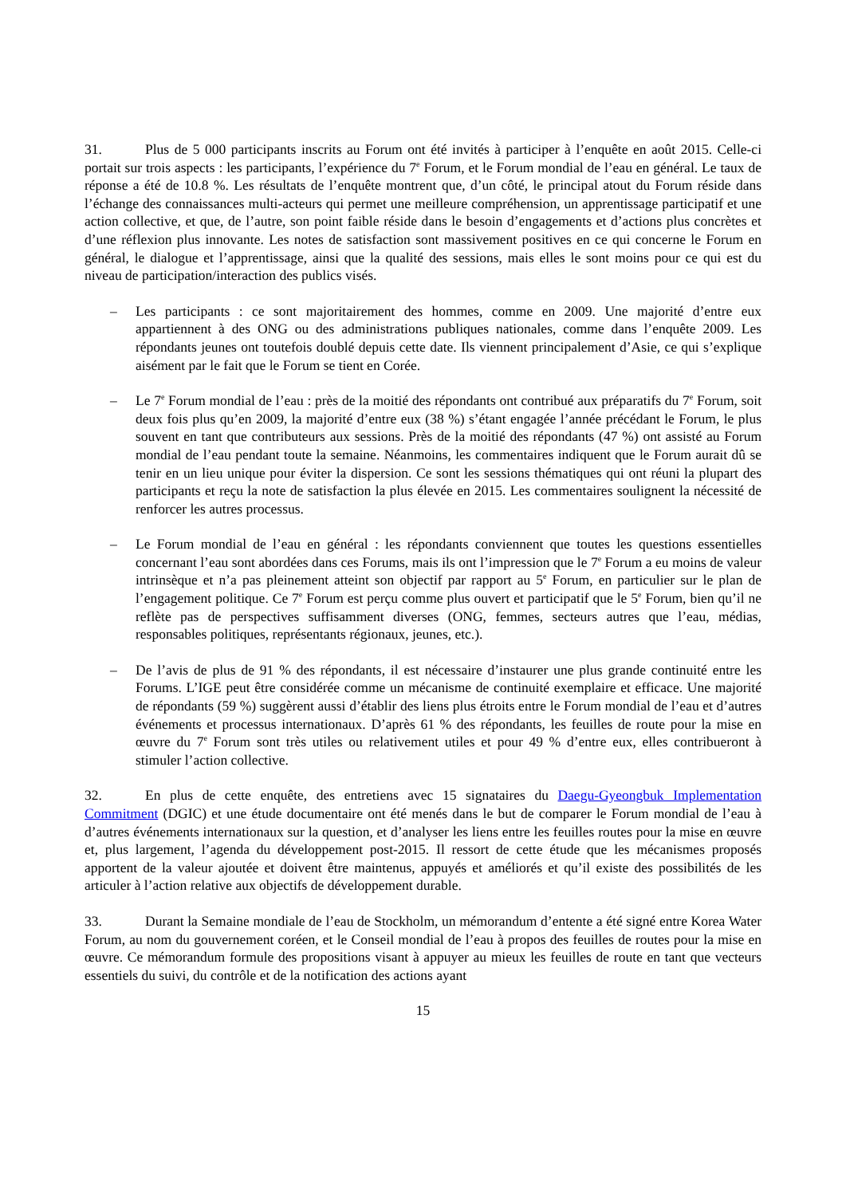31. Plus de 5 000 participants inscrits au Forum ont été invités à participer à l’enquête en août 2015. Celle-ci portait sur trois aspects : les participants, l’expérience du 7<sup>e</sup> Forum, et le Forum mondial de l’eau en général. Le taux de réponse a été de 10.8 %. Les résultats de l’enquête montrent que, d’un côté, le principal atout du Forum réside dans l’échange des connaissances multi-acteurs qui permet une meilleure compréhension, un apprentissage participatif et une action collective, et que, de l’autre, son point faible réside dans le besoin d’engagements et d’actions plus concrètes et d’une réflexion plus innovante. Les notes de satisfaction sont massivement positives en ce qui concerne le Forum en général, le dialogue et l’apprentissage, ainsi que la qualité des sessions, mais elles le sont moins pour ce qui est du niveau de participation/interaction des publics visés.
– Les participants : ce sont majoritairement des hommes, comme en 2009. Une majorité d’entre eux appartiennent à des ONG ou des administrations publiques nationales, comme dans l’enquête 2009. Les répondants jeunes ont toutefois doublé depuis cette date. Ils viennent principalement d’Asie, ce qui s’explique aisément par le fait que le Forum se tient en Corée.
– Le 7<sup>e</sup> Forum mondial de l’eau : près de la moitié des répondants ont contribué aux préparatifs du 7<sup>e</sup> Forum, soit deux fois plus qu’en 2009, la majorité d’entre eux (38 %) s’étant engagée l’année précédant le Forum, le plus souvent en tant que contributeurs aux sessions. Près de la moitié des répondants (47 %) ont assisté au Forum mondial de l’eau pendant toute la semaine. Néanmoins, les commentaires indiquent que le Forum aurait dû se tenir en un lieu unique pour éviter la dispersion. Ce sont les sessions thématiques qui ont réuni la plupart des participants et reçu la note de satisfaction la plus élevée en 2015. Les commentaires soulignent la nécessité de renforcer les autres processus.
– Le Forum mondial de l’eau en général : les répondants conviennent que toutes les questions essentielles concernant l’eau sont abordées dans ces Forums, mais ils ont l’impression que le 7<sup>e</sup> Forum a eu moins de valeur intrinsèque et n’a pas pleinement atteint son objectif par rapport au 5<sup>e</sup> Forum, en particulier sur le plan de l’engagement politique. Ce 7<sup>e</sup> Forum est perçu comme plus ouvert et participatif que le 5<sup>e</sup> Forum, bien qu’il ne reflète pas de perspectives suffisamment diverses (ONG, femmes, secteurs autres que l’eau, médias, responsables politiques, représentants régionaux, jeunes, etc.).
– De l’avis de plus de 91 % des répondants, il est nécessaire d’instaurer une plus grande continuité entre les Forums. L’IGE peut être considérée comme un mécanisme de continuité exemplaire et efficace. Une majorité de répondants (59 %) suggèrent aussi d’établir des liens plus étroits entre le Forum mondial de l’eau et d’autres événements et processus internationaux. D’après 61 % des répondants, les feuilles de route pour la mise en œuvre du 7<sup>e</sup> Forum sont très utiles ou relativement utiles et pour 49 % d’entre eux, elles contribueront à stimuler l’action collective.
32. En plus de cette enquête, des entretiens avec 15 signataires du Daegu-Gyeongbuk Implementation Commitment (DGIC) et une étude documentaire ont été menés dans le but de comparer le Forum mondial de l’eau à d’autres événements internationaux sur la question, et d’analyser les liens entre les feuilles routes pour la mise en œuvre et, plus largement, l’agenda du développement post-2015. Il ressort de cette étude que les mécanismes proposés apportent de la valeur ajoutée et doivent être maintenus, appuyés et améliorés et qu’il existe des possibilités de les articuler à l’action relative aux objectifs de développement durable.
33. Durant la Semaine mondiale de l’eau de Stockholm, un mémorandum d’entente a été signé entre Korea Water Forum, au nom du gouvernement coréen, et le Conseil mondial de l’eau à propos des feuilles de routes pour la mise en œuvre. Ce mémorandum formule des propositions visant à appuyer au mieux les feuilles de route en tant que vecteurs essentiels du suivi, du contrôle et de la notification des actions ayant
15